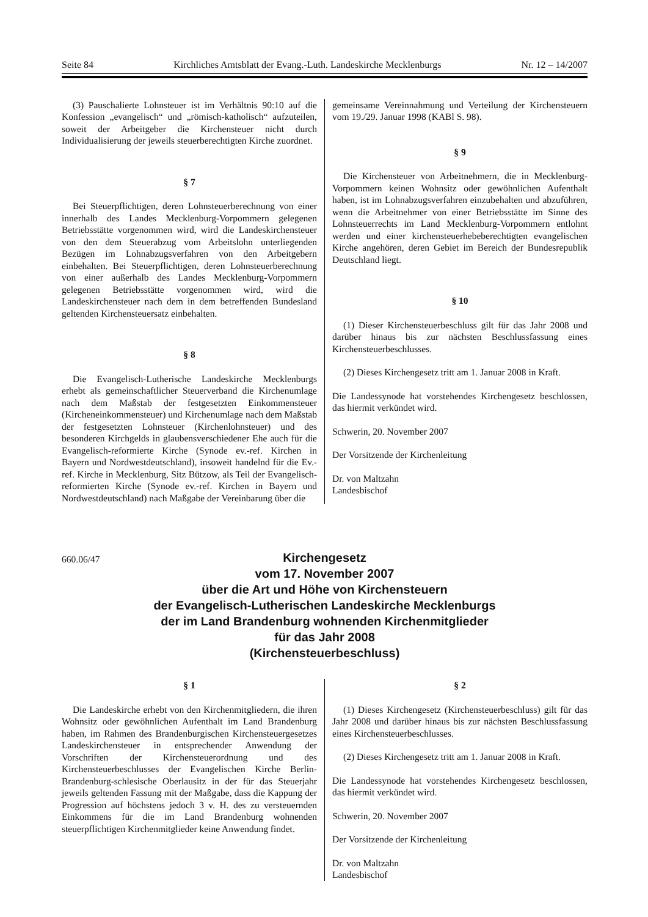Seite 84 Kirchliches Amtsblatt der Evang.-Luth. Landeskirche Mecklenburgs Nr. 12 – 14/2007
(3) Pauschalierte Lohnsteuer ist im Verhältnis 90:10 auf die Konfession „evangelisch“ und „römisch-katholisch“ aufzuteilen, soweit der Arbeitgeber die Kirchensteuer nicht durch Individualisierung der jeweils steuerberechtigten Kirche zuordnet.
§ 7
Bei Steuerpflichtigen, deren Lohnsteuerberechnung von einer innerhalb des Landes Mecklenburg-Vorpommern gelegenen Betriebsstätte vorgenommen wird, wird die Landeskirchensteuer von den dem Steuerabzug vom Arbeitslohn unterliegenden Bezügen im Lohnabzugsverfahren von den Arbeitgebern einbehalten. Bei Steuerpflichtigen, deren Lohnsteuerberechnung von einer außerhalb des Landes Mecklenburg-Vorpommern gelegenen Betriebsstätte vorgenommen wird, wird die Landeskirchensteuer nach dem in dem betreffenden Bundesland geltenden Kirchensteuersatz einbehalten.
§ 8
Die Evangelisch-Lutherische Landeskirche Mecklenburgs erhebt als gemeinschaftlicher Steuerverband die Kirchenumlage nach dem Maßstab der festgesetzten Einkommensteuer (Kircheneinkommensteuer) und Kirchenumlage nach dem Maßstab der festgesetzten Lohnsteuer (Kirchenlohnsteuer) und des besonderen Kirchgelds in glaubensverschiedener Ehe auch für die Evangelisch-reformierte Kirche (Synode ev.-ref. Kirchen in Bayern und Nordwestdeutschland), insoweit handelnd für die Ev.-ref. Kirche in Mecklenburg, Sitz Bützow, als Teil der Evangelisch-reformierten Kirche (Synode ev.-ref. Kirchen in Bayern und Nordwestdeutschland) nach Maßgabe der Vereinbarung über die
gemeinsame Vereinnahmung und Verteilung der Kirchensteuern vom 19./29. Januar 1998 (KABl S. 98).
§ 9
Die Kirchensteuer von Arbeitnehmern, die in Mecklenburg-Vorpommern keinen Wohnsitz oder gewöhnlichen Aufenthalt haben, ist im Lohnabzugsverfahren einzubehalten und abzuführen, wenn die Arbeitnehmer von einer Betriebsstätte im Sinne des Lohnsteuerrechts im Land Mecklenburg-Vorpommern entlohnt werden und einer kirchensteuerhebeberechtigten evangelischen Kirche angehören, deren Gebiet im Bereich der Bundesrepublik Deutschland liegt.
§ 10
(1) Dieser Kirchensteuerbeschluss gilt für das Jahr 2008 und darüber hinaus bis zur nächsten Beschlussfassung eines Kirchensteuerbeschlusses.
(2) Dieses Kirchengesetz tritt am 1. Januar 2008 in Kraft.
Die Landessynode hat vorstehendes Kirchengesetz beschlossen, das hiermit verkündet wird.
Schwerin, 20. November 2007
Der Vorsitzende der Kirchenleitung
Dr. von Maltzahn
Landesbischof
660.06/47
Kirchengesetz
vom 17. November 2007
über die Art und Höhe von Kirchensteuern
der Evangelisch-Lutherischen Landeskirche Mecklenburgs
der im Land Brandenburg wohnenden Kirchenmitglieder
für das Jahr 2008
(Kirchensteuerbeschluss)
§ 1
Die Landeskirche erhebt von den Kirchenmitgliedern, die ihren Wohnsitz oder gewöhnlichen Aufenthalt im Land Brandenburg haben, im Rahmen des Brandenburgischen Kirchensteuergesetzes Landeskirchensteuer in entsprechender Anwendung der Vorschriften der Kirchensteuerordnung und des Kirchensteuerbeschlusses der Evangelischen Kirche Berlin-Brandenburg-schlesische Oberlausitz in der für das Steuerjahr jeweils geltenden Fassung mit der Maßgabe, dass die Kappung der Progression auf höchstens jedoch 3 v. H. des zu versteuernden Einkommens für die im Land Brandenburg wohnenden steuerpflichtigen Kirchenmitglieder keine Anwendung findet.
§ 2
(1) Dieses Kirchengesetz (Kirchensteuerbeschluss) gilt für das Jahr 2008 und darüber hinaus bis zur nächsten Beschlussfassung eines Kirchensteuerbeschlusses.
(2) Dieses Kirchengesetz tritt am 1. Januar 2008 in Kraft.
Die Landessynode hat vorstehendes Kirchengesetz beschlossen, das hiermit verkündet wird.
Schwerin, 20. November 2007
Der Vorsitzende der Kirchenleitung
Dr. von Maltzahn
Landesbischof